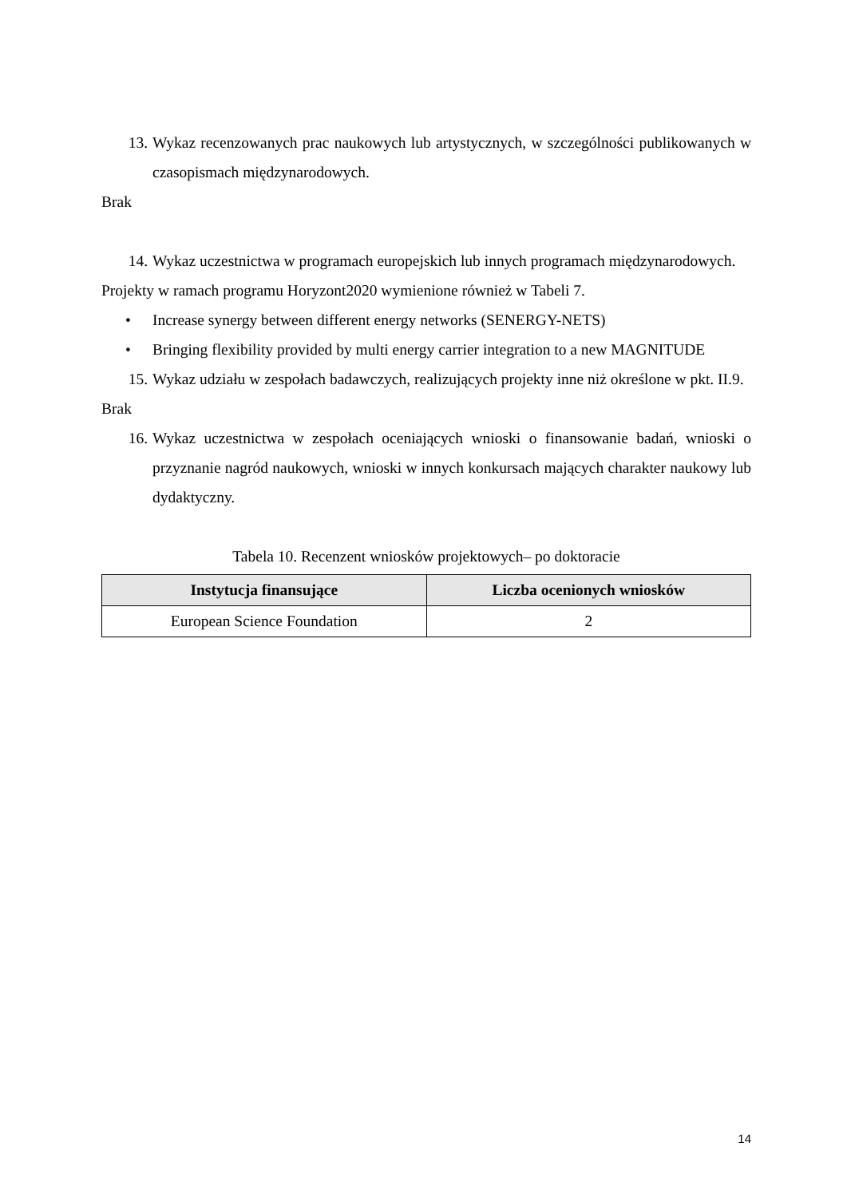13. Wykaz recenzowanych prac naukowych lub artystycznych, w szczególności publikowanych w czasopismach międzynarodowych.
Brak
14. Wykaz uczestnictwa w programach europejskich lub innych programach międzynarodowych.
Projekty w ramach programu Horyzont2020 wymienione również w Tabeli 7.
• Increase synergy between different energy networks (SENERGY-NETS)
• Bringing flexibility provided by multi energy carrier integration to a new MAGNITUDE
15. Wykaz udziału w zespołach badawczych, realizujących projekty inne niż określone w pkt. II.9.
Brak
16. Wykaz uczestnictwa w zespołach oceniających wnioski o finansowanie badań, wnioski o przyznanie nagród naukowych, wnioski w innych konkursach mających charakter naukowy lub dydaktyczny.
Tabela 10. Recenzent wniosków projektowych– po doktoracie
| Instytucja finansujące | Liczba ocenionych wniosków |
| --- | --- |
| European Science Foundation | 2 |
14